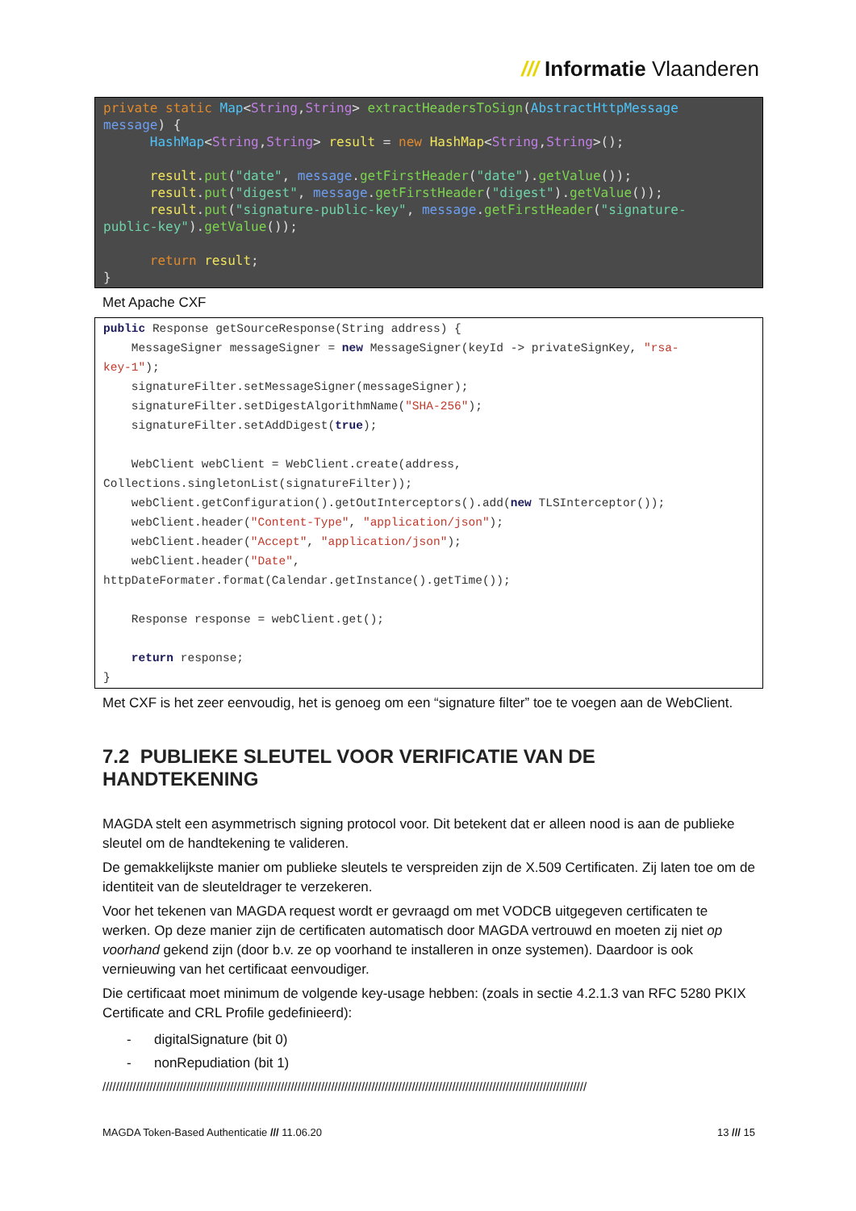/// Informatie Vlaanderen
private static Map<String,String> extractHeadersToSign(AbstractHttpMessage message) { HashMap<String,String> result = new HashMap<String,String>(); result.put("date", message.getFirstHeader("date").getValue()); result.put("digest", message.getFirstHeader("digest").getValue()); result.put("signature-public-key", message.getFirstHeader("signature- public-key").getValue()); return result; }
Met Apache CXF
public Response getSourceResponse(String address) { MessageSigner messageSigner = new MessageSigner(keyId -> privateSignKey, "rsa- key-1"); signatureFilter.setMessageSigner(messageSigner); signatureFilter.setDigestAlgorithmName("SHA-256"); signatureFilter.setAddDigest(true); WebClient webClient = WebClient.create(address, Collections.singletonList(signatureFilter)); webClient.getConfiguration().getOutInterceptors().add(new TLSInterceptor()); webClient.header("Content-Type", "application/json"); webClient.header("Accept", "application/json"); webClient.header("Date", httpDateFormater.format(Calendar.getInstance().getTime()); Response response = webClient.get(); return response; }
Met CXF is het zeer eenvoudig, het is genoeg om een “signature filter” toe te voegen aan de WebClient.
7.2 PUBLIEKE SLEUTEL VOOR VERIFICATIE VAN DE HANDTEKENING
MAGDA stelt een asymmetrisch signing protocol voor. Dit betekent dat er alleen nood is aan de publieke sleutel om de handtekening te valideren.
De gemakkelijkste manier om publieke sleutels te verspreiden zijn de X.509 Certificaten. Zij laten toe om de identiteit van de sleuteldrager te verzekeren.
Voor het tekenen van MAGDA request wordt er gevraagd om met VODCB uitgegeven certificaten te werken. Op deze manier zijn de certificaten automatisch door MAGDA vertrouwd en moeten zij niet op voorhand gekend zijn (door b.v. ze op voorhand te installeren in onze systemen). Daardoor is ook vernieuwing van het certificaat eenvoudiger.
Die certificaat moet minimum de volgende key-usage hebben: (zoals in sectie 4.2.1.3 van RFC 5280 PKIX Certificate and CRL Profile gedefinieerd):
- digitalSignature (bit 0)
- nonRepudiation (bit 1)
////////////////////////////////////////////////////////////////////////////////////////////////////////////////////////////////////////////////
MAGDA Token-Based Authenticatie /// 11.06.20 13 /// 15